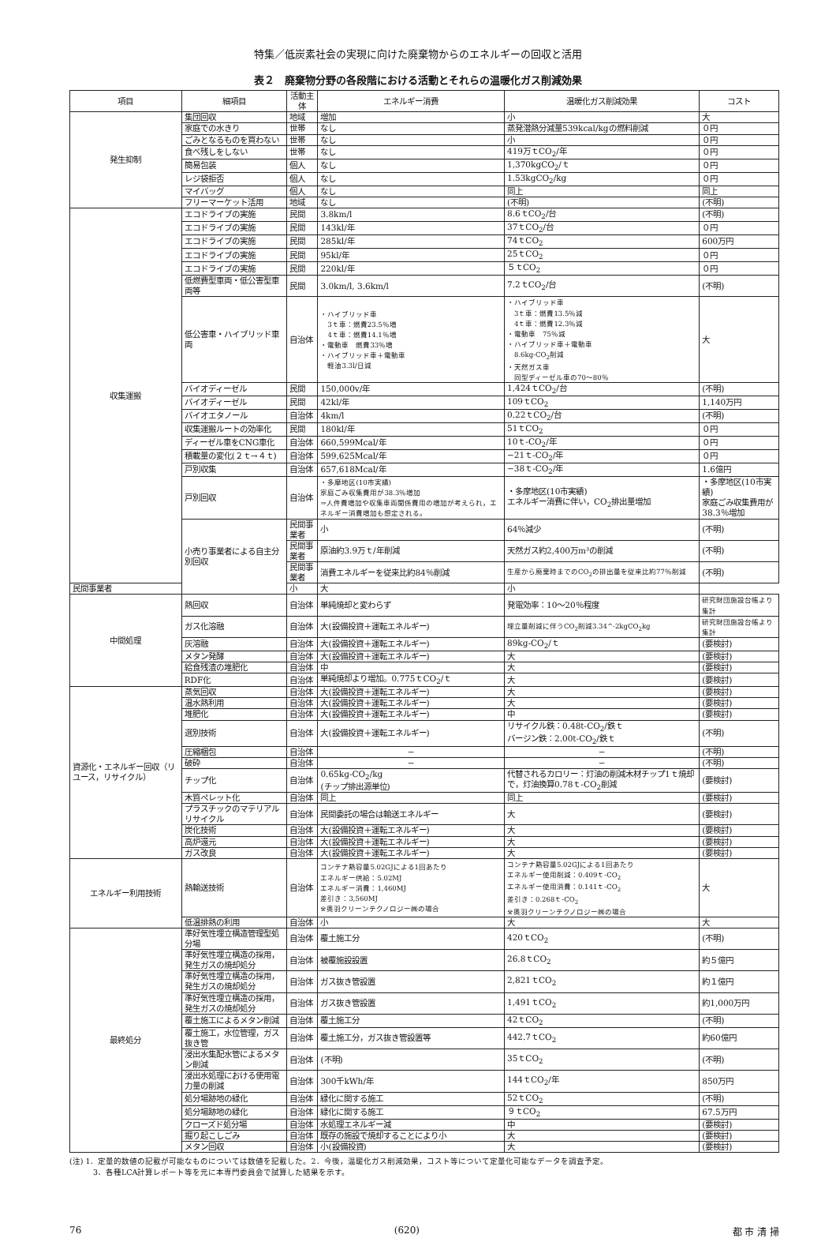特集／低炭素社会の実現に向けた廃棄物からのエネルギーの回収と活用
表２　廃棄物分野の各段階における活動とそれらの温暖化ガス削減効果
| 項目 | 細項目 | 活動主体 | エネルギー消費 | 温暖化ガス削減効果 | コスト |
| --- | --- | --- | --- | --- | --- |
| 発生抑制 | 集団回収 | 地域 | 増加 | 小 | 大 |
| | 家庭での水きり | 世帯 | なし | 蒸発潜熱分減量539kcal/kgの燃料削減 | ０円 |
| | ごみとなるものを買わない | 世帯 | なし | 小 | ０円 |
| | 食べ残しをしない | 世帯 | なし | 419万ｔCO<sub>2</sub>/年 | ０円 |
| | 簡易包装 | 個人 | なし | 1,370kgCO<sub>2</sub>/ｔ | ０円 |
| | レジ袋拒否 | 個人 | なし | 1.53kgCO<sub>2</sub>/kg | ０円 |
| | マイバッグ | 個人 | なし | 同上 | 同上 |
| | フリーマーケット活用 | 地域 | なし | (不明) | (不明) |
| 収集運搬 | エコドライブの実施 | 民間 | 3.8km/l | 8.6ｔCO<sub>2</sub>/台 | (不明) |
| | エコドライブの実施 | 民間 | 143kl/年 | 37ｔCO<sub>2</sub>/台 | ０円 |
| | エコドライブの実施 | 民間 | 285kl/年 | 74ｔCO<sub>2</sub> | 600万円 |
| | エコドライブの実施 | 民間 | 95kl/年 | 25ｔCO<sub>2</sub> | ０円 |
| | エコドライブの実施 | 民間 | 220kl/年 | ５ｔCO<sub>2</sub> | ０円 |
| | 低燃費型車両・低公害型車両等 | 民間 | 3.0km/l, 3.6km/l | 7.2ｔCO<sub>2</sub>/台 | (不明) |
| | 低公害車・ハイブリッド車両 | 自治体 | ・ハイブリッド車 3ｔ車：燃費23.5％増 4ｔ車：燃費14.1％増 ・電動車 燃費33％増 ・ハイブリッド車＋電動車 軽油3.3l/日減 | ・ハイブリッド車 3ｔ車：燃費13.5％減 4ｔ車：燃費12.3％減 ・電動車 75％減 ・ハイブリッド車＋電動車 8.6kg-CO<sub>2</sub>削減 ・天然ガス車 同型ディーゼル車の70〜80％ | 大 |
| | バイオディーゼル | 民間 | 150,000v/年 | 1,424ｔCO<sub>2</sub>/台 | (不明) |
| | バイオディーゼル | 民間 | 42kl/年 | 109ｔCO<sub>2</sub> | 1,140万円 |
| | バイオエタノール | 自治体 | 4km/l | 0.22ｔCO<sub>2</sub>/台 | (不明) |
| | 収集運搬ルートの効率化 | 民間 | 180kl/年 | 51ｔCO<sub>2</sub> | ０円 |
| | ディーゼル車をCNG車化 | 自治体 | 660,599Mcal/年 | 10ｔ-CO<sub>2</sub>/年 | ０円 |
| | 積載量の変化(２ｔ→４ｔ) | 自治体 | 599,625Mcal/年 | −21ｔ-CO<sub>2</sub>/年 | ０円 |
| | 戸別収集 | 自治体 | 657,618Mcal/年 | −38ｔ-CO<sub>2</sub>/年 | 1.6億円 |
| | 戸別回収 | 自治体 | ・多摩地区(10市実績) 家庭ごみ収集費用が38.3％増加 ⇒人件費増加や収集車両関係費用の増加が考えられ，エネルギー消費増加も想定される。 | ・多摩地区(10市実績) エネルギー消費に伴い，CO<sub>2</sub>排出量増加 | ・多摩地区(10市実績) 家庭ごみ収集費用が38.3％増加 |
| | 小売り事業者による自主分別回収 | 民間事業者 | 小 | 64％減少 | (不明) |
| | | 民間事業者 | 原油約3.9万ｔ/年削減 | 天然ガス約2,400万m³の削減 | (不明) |
| | | 民間事業者 | 消費エネルギーを従来比約84％削減 | 生産から廃棄時までのCO<sub>2</sub>の排出量を従来比約77％削減 | (不明) |
| 民間事業者 | | 小 | 大 | 小 | |
| 中間処理 | 熱回収 | 自治体 | 単純焼却と変わらず | 発電効率：10〜20％程度 | 研究財団施設台帳より集計 |
| | ガス化溶融 | 自治体 | 大(設備投資＋運転エネルギー) | 埋立量削減に伴うCO<sub>2</sub>削減3.34^-2kgCO<sub>2</sub>kg | 研究財団施設台帳より集計 |
| | 灰溶融 | 自治体 | 大(設備投資＋運転エネルギー) | 89kg-CO<sub>2</sub>/ｔ | (要検討) |
| | メタン発酵 | 自治体 | 大(設備投資＋運転エネルギー) | 大 | (要検討) |
| | 給食残渣の堆肥化 | 自治体 | 中 | 大 | (要検討) |
| | RDF化 | 自治体 | 単純焼却より増加。0.775ｔCO<sub>2</sub>/ｔ | 大 | (要検討) |
| 資源化・エネルギー回収（リユース，リサイクル） | 蒸気回収 | 自治体 | 大(設備投資＋運転エネルギー) | 大 | (要検討) |
| | 温水熱利用 | 自治体 | 大(設備投資＋運転エネルギー) | 大 | (要検討) |
| | 堆肥化 | 自治体 | 大(設備投資＋運転エネルギー) | 中 | (要検討) |
| | 選別技術 | 自治体 | 大(設備投資＋運転エネルギー) | リサイクル鉄：0.48t-CO<sub>2</sub>/鉄ｔ バージン鉄：2.00t-CO<sub>2</sub>/鉄ｔ | (不明) |
| | 圧縮梱包 | 自治体 | − | − | (不明) |
| | 破砕 | 自治体 | − | − | (不明) |
| | チップ化 | 自治体 | 0.65kg-CO<sub>2</sub>/kg (チップ排出源単位) | 代替されるカロリー：灯油の削減木材チップ1ｔ焼却で，灯油換算0.78ｔ-CO<sub>2</sub>削減 | (要検討) |
| | 木質ペレット化 | 自治体 | 同上 | 同上 | (要検討) |
| | プラスチックのマテリアルリサイクル | 自治体 | 民間委託の場合は輸送エネルギー | 大 | (要検討) |
| | 炭化技術 | 自治体 | 大(設備投資＋運転エネルギー) | 大 | (要検討) |
| | 高炉還元 | 自治体 | 大(設備投資＋運転エネルギー) | 大 | (要検討) |
| | ガス改良 | 自治体 | 大(設備投資＋運転エネルギー) | 大 | (要検討) |
| エネルギー利用技術 | 熱輸送技術 | 自治体 | コンテナ熱容量5.02GJによる1回あたり エネルギー供給：5.02MJ エネルギー消費：1,460MJ 差引き：3,560MJ ※奥羽クリーンテクノロジー㈱の場合 | コンテナ熱容量5.02GJによる1回あたり エネルギー使用削減：0.409ｔ-CO<sub>2</sub> エネルギー使用消費：0.141ｔ-CO<sub>2</sub> 差引き：0.268ｔ-CO<sub>2</sub> ※奥羽クリーンテクノロジー㈱の場合 | 大 |
| | 低温排熱の利用 | 自治体 | 小 | 大 | 大 |
| 最終処分 | 準好気性埋立構造管理型処分場 | 自治体 | 覆土施工分 | 420ｔCO<sub>2</sub> | (不明) |
| | 準好気性埋立構造の採用，発生ガスの焼却処分 | 自治体 | 被覆施設設置 | 26.8ｔCO<sub>2</sub> | 約５億円 |
| | 準好気性埋立構造の採用，発生ガスの焼却処分 | 自治体 | ガス抜き管設置 | 2,821ｔCO<sub>2</sub> | 約１億円 |
| | 準好気性埋立構造の採用，発生ガスの焼却処分 | 自治体 | ガス抜き管設置 | 1,491ｔCO<sub>2</sub> | 約1,000万円 |
| | 覆土施工によるメタン削減 | 自治体 | 覆土施工分 | 42ｔCO<sub>2</sub> | (不明) |
| | 覆土施工，水位管理，ガス抜き管 | 自治体 | 覆土施工分，ガス抜き管設置等 | 442.7ｔCO<sub>2</sub> | 約60億円 |
| | 浸出水集配水管によるメタン削減 | 自治体 | (不明) | 35ｔCO<sub>2</sub> | (不明) |
| | 浸出水処理における使用電力量の削減 | 自治体 | 300千kWh/年 | 144ｔCO<sub>2</sub>/年 | 850万円 |
| | 処分場跡地の緑化 | 自治体 | 緑化に関する施工 | 52ｔCO<sub>2</sub> | (不明) |
| | 処分場跡地の緑化 | 自治体 | 緑化に関する施工 | ９ｔCO<sub>2</sub> | 67.5万円 |
| | クローズド処分場 | 自治体 | 水処理エネルギー減 | 中 | (要検討) |
| | 掘り起こしごみ | 自治体 | 既存の施設で焼却することにより小 | 大 | (要検討) |
| | メタン回収 | 自治体 | 小(設備投資) | 大 | (要検討) |
(注) 1．定量的数値の記載が可能なものについては数値を記載した。2．今後，温暖化ガス削減効果，コスト等について定量化可能なデータを調査予定。
　　　3．各種LCA計算レポート等を元に本専門委員会で試算した結果を示す。
76 (620) 都 市 清 掃